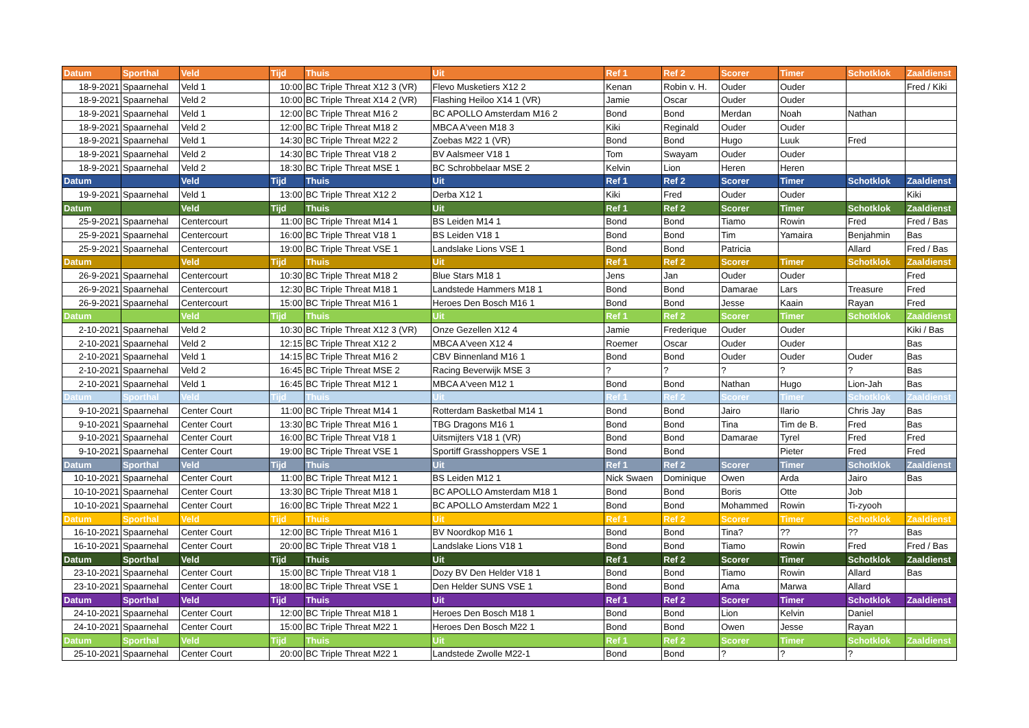| Datum | Sporthal | Veld | Tijd | Thuis | Uit | Ref 1 | Ref 2 | Scorer | Timer | Schotklok | Zaaldienst |
| --- | --- | --- | --- | --- | --- | --- | --- | --- | --- | --- | --- |
| 18-9-2021 | Spaarnehal | Veld 1 | 10:00 | BC Triple Threat X12 3 (VR) | Flevo Musketiers X12 2 | Kenan | Robin v. H. | Ouder | Ouder | | Fred / Kiki |
| 18-9-2021 | Spaarnehal | Veld 2 | 10:00 | BC Triple Threat X14 2 (VR) | Flashing Heiloo X14 1 (VR) | Jamie | Oscar | Ouder | Ouder | | |
| 18-9-2021 | Spaarnehal | Veld 1 | 12:00 | BC Triple Threat M16 2 | BC APOLLO Amsterdam M16 2 | Bond | Bond | Merdan | Noah | Nathan | |
| 18-9-2021 | Spaarnehal | Veld 2 | 12:00 | BC Triple Threat M18 2 | MBCA A'veen M18 3 | Kiki | Reginald | Ouder | Ouder | | |
| 18-9-2021 | Spaarnehal | Veld 1 | 14:30 | BC Triple Threat M22 2 | Zoebas M22 1 (VR) | Bond | Bond | Hugo | Luuk | Fred | |
| 18-9-2021 | Spaarnehal | Veld 2 | 14:30 | BC Triple Threat V18 2 | BV Aalsmeer V18 1 | Tom | Swayam | Ouder | Ouder | | |
| 18-9-2021 | Spaarnehal | Veld 2 | 18:30 | BC Triple Threat MSE 1 | BC Schrobbelaar MSE 2 | Kelvin | Lion | Heren | Heren | | |
| Datum | | Veld | Tijd | Thuis | Uit | Ref 1 | Ref 2 | Scorer | Timer | Schotklok | Zaaldienst |
| 19-9-2021 | Spaarnehal | Veld 1 | 13:00 | BC Triple Threat X12 2 | Derba X12 1 | Kiki | Fred | Ouder | Ouder | | Kiki |
| Datum | | Veld | Tijd | Thuis | Uit | Ref 1 | Ref 2 | Scorer | Timer | Schotklok | Zaaldienst |
| 25-9-2021 | Spaarnehal | Centercourt | 11:00 | BC Triple Threat M14 1 | BS Leiden M14 1 | Bond | Bond | Tiamo | Rowin | Fred | Fred / Bas |
| 25-9-2021 | Spaarnehal | Centercourt | 16:00 | BC Triple Threat V18 1 | BS Leiden V18 1 | Bond | Bond | Tim | Yamaira | Benjahmin | Bas |
| 25-9-2021 | Spaarnehal | Centercourt | 19:00 | BC Triple Threat VSE 1 | Landslake Lions VSE 1 | Bond | Bond | Patricia | | Allard | Fred / Bas |
| Datum | | Veld | Tijd | Thuis | Uit | Ref 1 | Ref 2 | Scorer | Timer | Schotklok | Zaaldienst |
| 26-9-2021 | Spaarnehal | Centercourt | 10:30 | BC Triple Threat M18 2 | Blue Stars M18 1 | Jens | Jan | Ouder | Ouder | | Fred |
| 26-9-2021 | Spaarnehal | Centercourt | 12:30 | BC Triple Threat M18 1 | Landstede Hammers M18 1 | Bond | Bond | Damarae | Lars | Treasure | Fred |
| 26-9-2021 | Spaarnehal | Centercourt | 15:00 | BC Triple Threat M16 1 | Heroes Den Bosch M16 1 | Bond | Bond | Jesse | Kaain | Rayan | Fred |
| Datum | | Veld | Tijd | Thuis | Uit | Ref 1 | Ref 2 | Scorer | Timer | Schotklok | Zaaldienst |
| 2-10-2021 | Spaarnehal | Veld 2 | 10:30 | BC Triple Threat X12 3 (VR) | Onze Gezellen X12 4 | Jamie | Frederique | Ouder | Ouder | | Kiki / Bas |
| 2-10-2021 | Spaarnehal | Veld 2 | 12:15 | BC Triple Threat X12 2 | MBCA A'veen X12 4 | Roemer | Oscar | Ouder | Ouder | | Bas |
| 2-10-2021 | Spaarnehal | Veld 1 | 14:15 | BC Triple Threat M16 2 | CBV Binnenland M16 1 | Bond | Bond | Ouder | Ouder | Ouder | Bas |
| 2-10-2021 | Spaarnehal | Veld 2 | 16:45 | BC Triple Threat MSE 2 | Racing Beverwijk MSE 3 | ? | ? | ? | ? | ? | Bas |
| 2-10-2021 | Spaarnehal | Veld 1 | 16:45 | BC Triple Threat M12 1 | MBCA A'veen M12 1 | Bond | Bond | Nathan | Hugo | Lion-Jah | Bas |
| Datum | Sporthal | Veld | Tijd | Thuis | Uit | Ref 1 | Ref 2 | Scorer | Timer | Schotklok | Zaaldienst |
| 9-10-2021 | Spaarnehal | Center Court | 11:00 | BC Triple Threat M14 1 | Rotterdam Basketbal M14 1 | Bond | Bond | Jairo | Ilario | Chris Jay | Bas |
| 9-10-2021 | Spaarnehal | Center Court | 13:30 | BC Triple Threat M16 1 | TBG Dragons M16 1 | Bond | Bond | Tina | Tim de B. | Fred | Bas |
| 9-10-2021 | Spaarnehal | Center Court | 16:00 | BC Triple Threat V18 1 | Uitsmijters V18 1 (VR) | Bond | Bond | Damarae | Tyrel | Fred | Fred |
| 9-10-2021 | Spaarnehal | Center Court | 19:00 | BC Triple Threat VSE 1 | Sportiff Grasshoppers VSE 1 | Bond | Bond | | Pieter | Fred | Fred |
| Datum | Sporthal | Veld | Tijd | Thuis | Uit | Ref 1 | Ref 2 | Scorer | Timer | Schotklok | Zaaldienst |
| 10-10-2021 | Spaarnehal | Center Court | 11:00 | BC Triple Threat M12 1 | BS Leiden M12 1 | Nick Swaen | Dominique | Owen | Arda | Jairo | Bas |
| 10-10-2021 | Spaarnehal | Center Court | 13:30 | BC Triple Threat M18 1 | BC APOLLO Amsterdam M18 1 | Bond | Bond | Boris | Otte | Job | |
| 10-10-2021 | Spaarnehal | Center Court | 16:00 | BC Triple Threat M22 1 | BC APOLLO Amsterdam M22 1 | Bond | Bond | Mohammed | Rowin | Ti-zyooh | |
| Datum | Sporthal | Veld | Tijd | Thuis | Uit | Ref 1 | Ref 2 | Scorer | Timer | Schotklok | Zaaldienst |
| 16-10-2021 | Spaarnehal | Center Court | 12:00 | BC Triple Threat M16 1 | BV Noordkop M16 1 | Bond | Bond | Tina? | ?? | ?? | Bas |
| 16-10-2021 | Spaarnehal | Center Court | 20:00 | BC Triple Threat V18 1 | Landslake Lions V18 1 | Bond | Bond | Tiamo | Rowin | Fred | Fred / Bas |
| Datum | Sporthal | Veld | Tijd | Thuis | Uit | Ref 1 | Ref 2 | Scorer | Timer | Schotklok | Zaaldienst |
| 23-10-2021 | Spaarnehal | Center Court | 15:00 | BC Triple Threat V18 1 | Dozy BV Den Helder V18 1 | Bond | Bond | Tiamo | Rowin | Allard | Bas |
| 23-10-2021 | Spaarnehal | Center Court | 18:00 | BC Triple Threat VSE 1 | Den Helder SUNS VSE 1 | Bond | Bond | Ama | Marwa | Allard | |
| Datum | Sporthal | Veld | Tijd | Thuis | Uit | Ref 1 | Ref 2 | Scorer | Timer | Schotklok | Zaaldienst |
| 24-10-2021 | Spaarnehal | Center Court | 12:00 | BC Triple Threat M18 1 | Heroes Den Bosch M18 1 | Bond | Bond | Lion | Kelvin | Daniel | |
| 24-10-2021 | Spaarnehal | Center Court | 15:00 | BC Triple Threat M22 1 | Heroes Den Bosch M22 1 | Bond | Bond | Owen | Jesse | Rayan | |
| Datum | Sporthal | Veld | Tijd | Thuis | Uit | Ref 1 | Ref 2 | Scorer | Timer | Schotklok | Zaaldienst |
| 25-10-2021 | Spaarnehal | Center Court | 20:00 | BC Triple Threat M22 1 | Landstede Zwolle M22-1 | Bond | Bond | ? | ? | ? | |